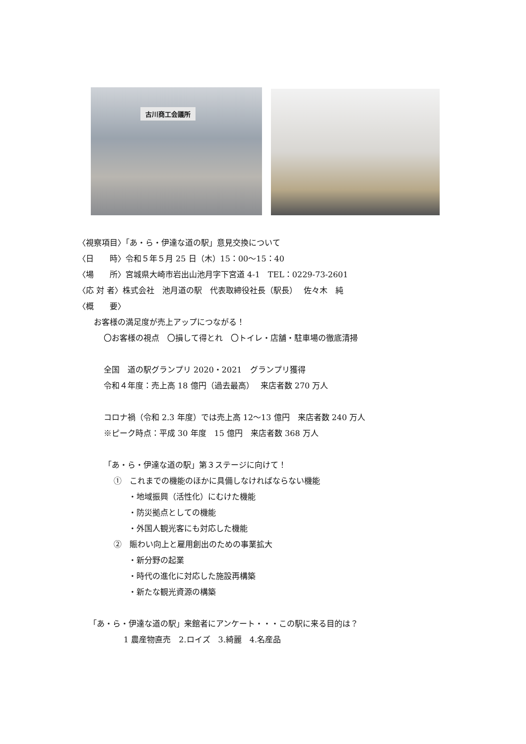古川商工会議所
〈視察項目〉「あ・ら・伊達な道の駅」意見交換について
〈日　　時〉令和５年５月 25 日（木）15：00～15：40
〈場　　所〉宮城県大崎市岩出山池月字下宮道 4-1　TEL：0229-73-2601
〈応 対 者〉株式会社　池月道の駅　代表取締役社長（駅長）　 佐々木　純
〈概　　要〉
お客様の満足度が売上アップにつながる！
〇お客様の視点　〇損して得とれ　〇トイレ・店舗・駐車場の徹底清掃
全国　道の駅グランプリ 2020・2021　グランプリ獲得
令和４年度：売上高 18 億円（過去最高）　 来店者数 270 万人
コロナ禍（令和 2.3 年度）では売上高 12～13 億円　来店者数 240 万人
※ピーク時点：平成 30 年度　15 億円　来店者数 368 万人
「あ・ら・伊達な道の駅」第３ステージに向けて！
①　これまでの機能のほかに具備しなければならない機能
・地域振興（活性化）にむけた機能
・防災拠点としての機能
・外国人観光客にも対応した機能
②　賑わい向上と雇用創出のための事業拡大
・新分野の起業
・時代の進化に対応した施設再構築
・新たな観光資源の構築
「あ・ら・伊達な道の駅」来館者にアンケート・・・この駅に来る目的は？
1 農産物直売　2.ロイズ　3.綺麗　4.名産品